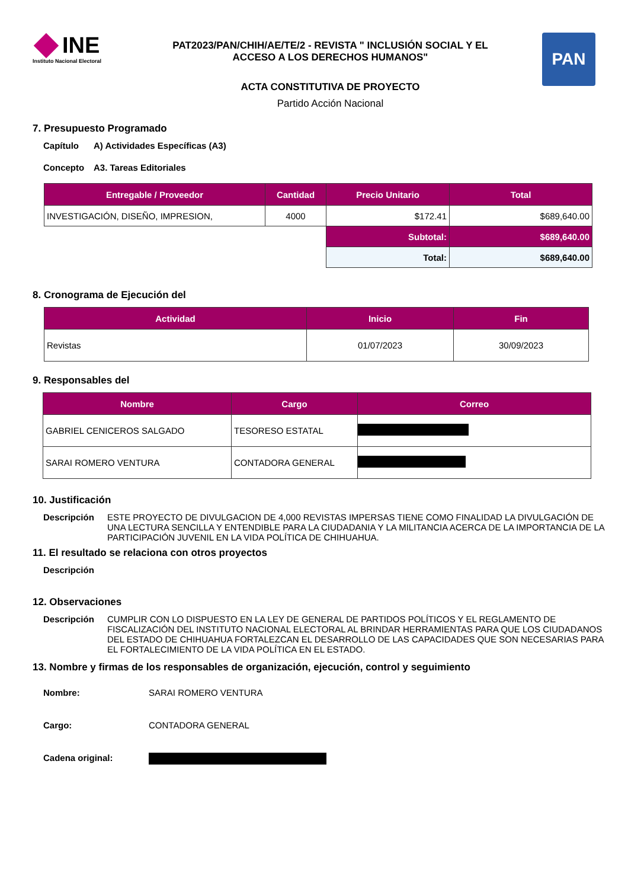INE
Instituto Nacional Electoral
PAT2023/PAN/CHIH/AE/TE/2 - REVISTA " INCLUSIÓN SOCIAL Y EL
ACCESO A LOS DERECHOS HUMANOS"
ACTA CONSTITUTIVA DE PROYECTO
Partido Acción Nacional
PAN
7. Presupuesto Programado
Capítulo A) Actividades Específicas (A3)
Concepto A3. Tareas Editoriales
| Entregable / Proveedor | Cantidad | Precio Unitario | Total |
| --- | --- | --- | --- |
| INVESTIGACIÓN, DISEÑO, IMPRESION, | 4000 | $172.41 | $689,640.00 |
| | | Subtotal: | $689,640.00 |
| | | Total: | $689,640.00 |
8. Cronograma de Ejecución del
| Actividad | Inicio | Fin |
| --- | --- | --- |
| Revistas | 01/07/2023 | 30/09/2023 |
9. Responsables del
| Nombre | Cargo | Correo |
| --- | --- | --- |
| GABRIEL CENICEROS SALGADO | TESORESO ESTATAL | |
| SARAI ROMERO VENTURA | CONTADORA GENERAL | |
10. Justificación
Descripción ESTE PROYECTO DE DIVULGACION DE 4,000 REVISTAS IMPERSAS TIENE COMO FINALIDAD LA DIVULGACIÓN DE UNA LECTURA SENCILLA Y ENTENDIBLE PARA LA CIUDADANIA Y LA MILITANCIA ACERCA DE LA IMPORTANCIA DE LA PARTICIPACIÓN JUVENIL EN LA VIDA POLÍTICA DE CHIHUAHUA.
11. El resultado se relaciona con otros proyectos
Descripción
12. Observaciones
Descripción CUMPLIR CON LO DISPUESTO EN LA LEY DE GENERAL DE PARTIDOS POLÍTICOS Y EL REGLAMENTO DE FISCALIZACIÓN DEL INSTITUTO NACIONAL ELECTORAL AL BRINDAR HERRAMIENTAS PARA QUE LOS CIUDADANOS DEL ESTADO DE CHIHUAHUA FORTALEZCAN EL DESARROLLO DE LAS CAPACIDADES QUE SON NECESARIAS PARA EL FORTALECIMIENTO DE LA VIDA POLÍTICA EN EL ESTADO.
13. Nombre y firmas de los responsables de organización, ejecución, control y seguimiento
Nombre: SARAI ROMERO VENTURA
Cargo: CONTADORA GENERAL
Cadena original: